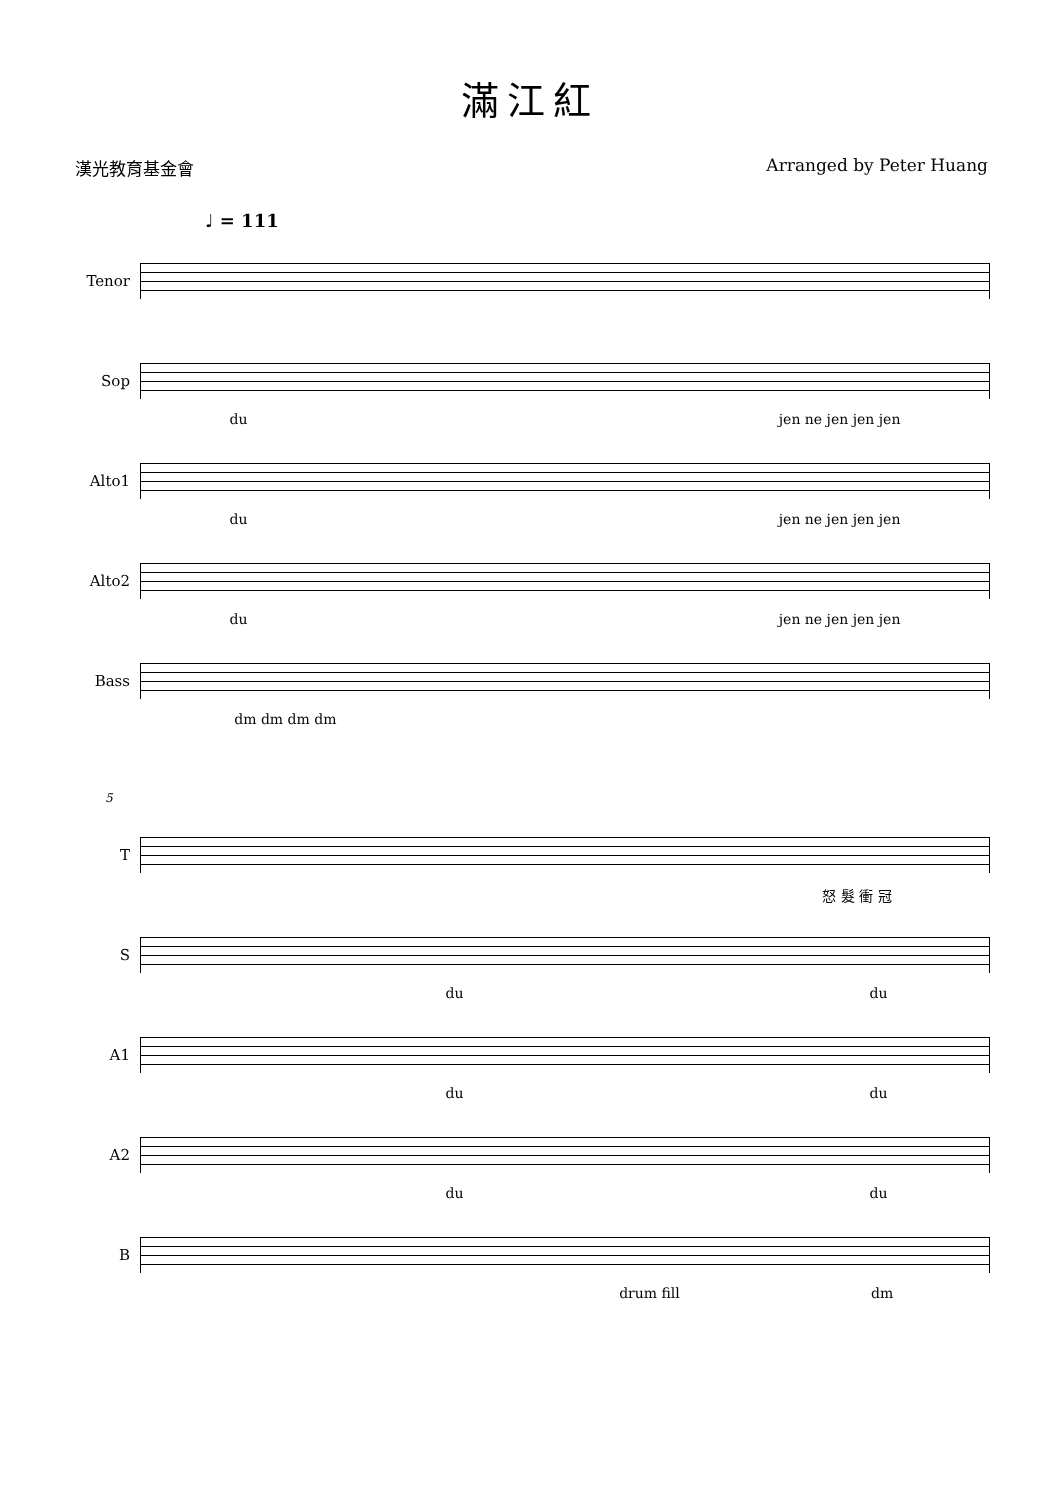滿江紅
漢光教育基金會 Arranged by Peter Huang
♩ = 111
Tenor
Sop
du jen ne jen jen jen
Alto1
du jen ne jen jen jen
Alto2
du jen ne jen jen jen
Bass
dm dm dm dm
5
T
怒 髮 衝 冠
S
du du
A1
du du
A2
du du
B
drum fill dm